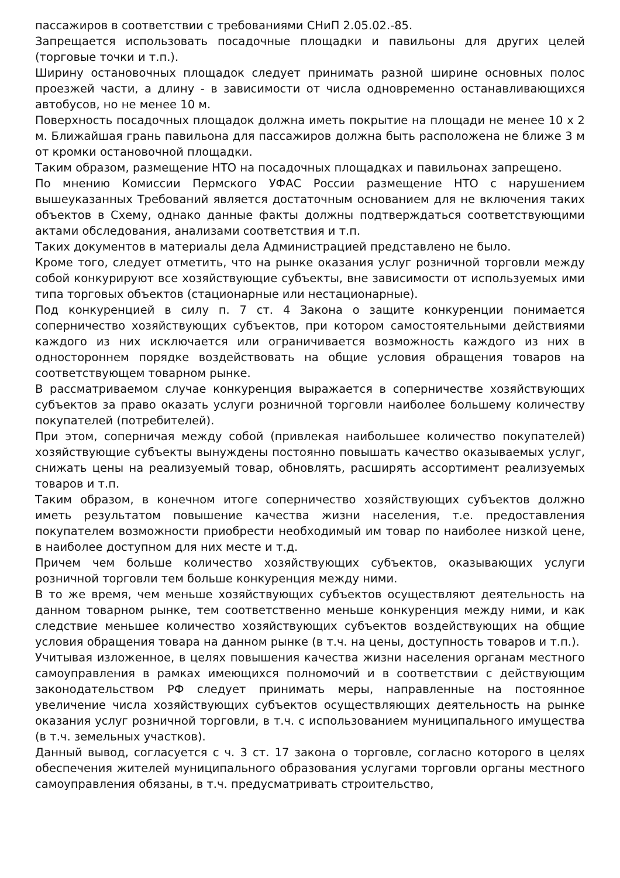пассажиров в соответствии с требованиями СНиП 2.05.02.-85.
Запрещается использовать посадочные площадки и павильоны для других целей (торговые точки и т.п.).
Ширину остановочных площадок следует принимать разной ширине основных полос проезжей части, а длину - в зависимости от числа одновременно останавливающихся автобусов, но не менее 10 м.
Поверхность посадочных площадок должна иметь покрытие на площади не менее 10 х 2 м. Ближайшая грань павильона для пассажиров должна быть расположена не ближе 3 м от кромки остановочной площадки.
Таким образом, размещение НТО на посадочных площадках и павильонах запрещено.
По мнению Комиссии Пермского УФАС России размещение НТО с нарушением вышеуказанных Требований является достаточным основанием для не включения таких объектов в Схему, однако данные факты должны подтверждаться соответствующими актами обследования, анализами соответствия и т.п.
Таких документов в материалы дела Администрацией представлено не было.
Кроме того, следует отметить, что на рынке оказания услуг розничной торговли между собой конкурируют все хозяйствующие субъекты, вне зависимости от используемых ими типа торговых объектов (стационарные или нестационарные).
Под конкуренцией в силу п. 7 ст. 4 Закона о защите конкуренции понимается соперничество хозяйствующих субъектов, при котором самостоятельными действиями каждого из них исключается или ограничивается возможность каждого из них в одностороннем порядке воздействовать на общие условия обращения товаров на соответствующем товарном рынке.
В рассматриваемом случае конкуренция выражается в соперничестве хозяйствующих субъектов за право оказать услуги розничной торговли наиболее большему количеству покупателей (потребителей).
При этом, соперничая между собой (привлекая наибольшее количество покупателей) хозяйствующие субъекты вынуждены постоянно повышать качество оказываемых услуг, снижать цены на реализуемый товар, обновлять, расширять ассортимент реализуемых товаров и т.п.
Таким образом, в конечном итоге соперничество хозяйствующих субъектов должно иметь результатом повышение качества жизни населения, т.е. предоставления покупателем возможности приобрести необходимый им товар по наиболее низкой цене, в наиболее доступном для них месте и т.д.
Причем чем больше количество хозяйствующих субъектов, оказывающих услуги розничной торговли тем больше конкуренция между ними.
В то же время, чем меньше хозяйствующих субъектов осуществляют деятельность на данном товарном рынке, тем соответственно меньше конкуренция между ними, и как следствие меньшее количество хозяйствующих субъектов воздействующих на общие условия обращения товара на данном рынке (в т.ч. на цены, доступность товаров и т.п.).
Учитывая изложенное, в целях повышения качества жизни населения органам местного самоуправления в рамках имеющихся полномочий и в соответствии с действующим законодательством РФ следует принимать меры, направленные на постоянное увеличение числа хозяйствующих субъектов осуществляющих деятельность на рынке оказания услуг розничной торговли, в т.ч. с использованием муниципального имущества (в т.ч. земельных участков).
Данный вывод, согласуется с ч. 3 ст. 17 закона о торговле, согласно которого в целях обеспечения жителей муниципального образования услугами торговли органы местного самоуправления обязаны, в т.ч. предусматривать строительство,